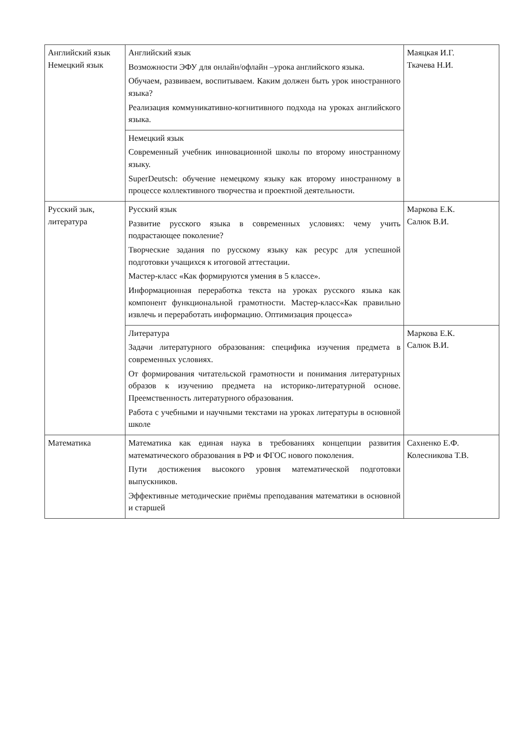| Английский язык Немецкий язык | Английский язык Возможности ЭФУ для онлайн/офлайн –урока английского языка. Обучаем, развиваем, воспитываем. Каким должен быть урок иностранного языка? Реализация коммуникативно-когнитивного подхода на уроках английского языка. | Маяцкая И.Г. Ткачева Н.И. |
| | Немецкий язык Современный учебник инновационной школы по второму иностранному языку. SuperDeutsch: обучение немецкому языку как второму иностранному в процессе коллективного творчества и проектной деятельности. | |
| Русский зык, литература | Русский язык Развитие русского языка в современных условиях: чему учить подрастающее поколение? Творческие задания по русскому языку как ресурс для успешной подготовки учащихся к итоговой аттестации. Мастер-класс «Как формируются умения в 5 классе». Информационная переработка текста на уроках русского языка как компонент функциональной грамотности. Мастер-класс«Как правильно извлечь и переработать информацию. Оптимизация процесса» | Маркова Е.К. Салюк В.И. |
| | Литература Задачи литературного образования: специфика изучения предмета в современных условиях. От формирования читательской грамотности и понимания литературных образов к изучению предмета на историко-литературной основе. Преемственность литературного образования. Работа с учебными и научными текстами на уроках литературы в основной школе | Маркова Е.К. Салюк В.И. |
| Математика | Математика как единая наука в требованиях концепции развития математического образования в РФ и ФГОС нового поколения. Пути достижения высокого уровня математической подготовки выпускников. Эффективные методические приёмы преподавания математики в основной и старшей | Сахненко Е.Ф. Колесникова Т.В. |